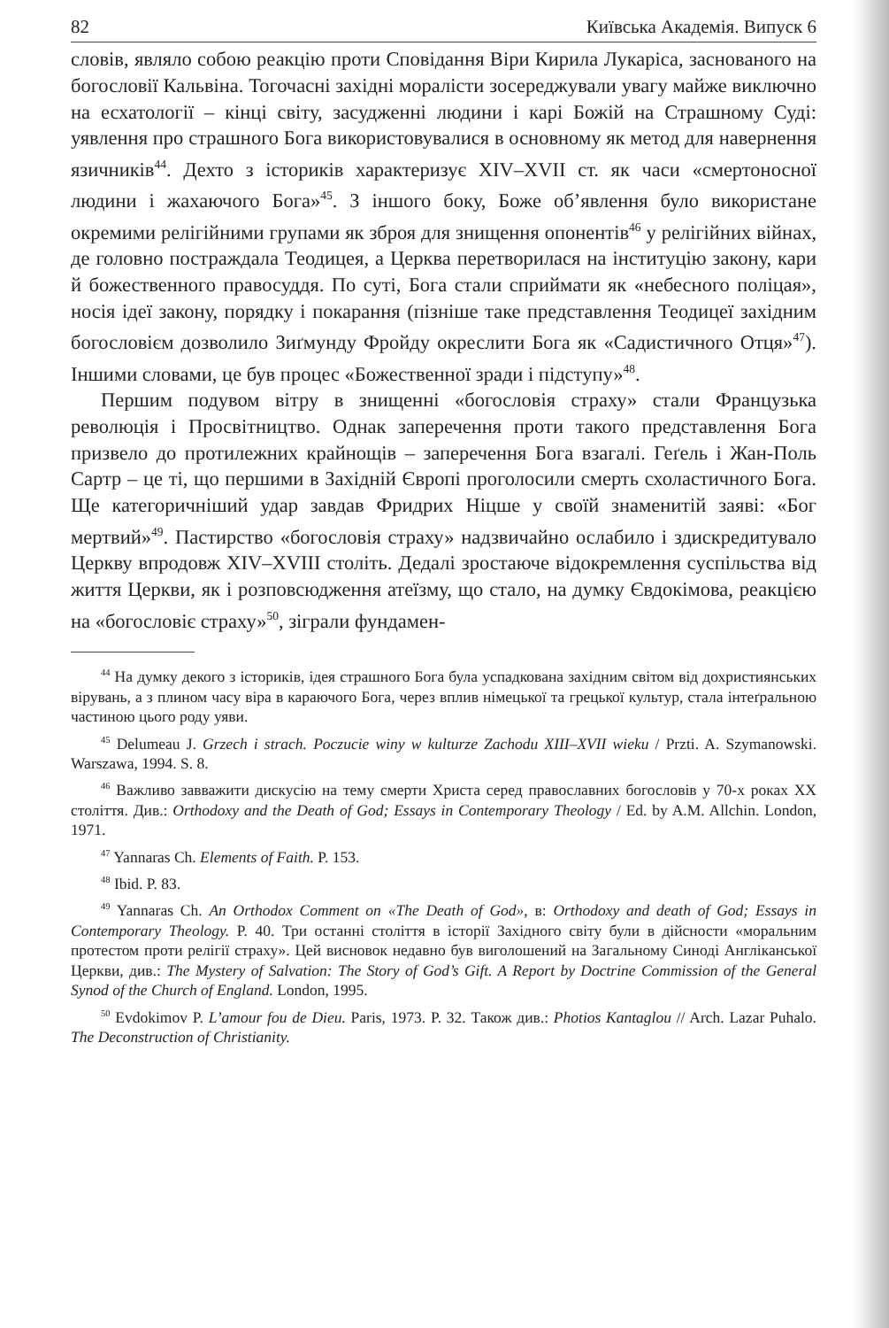82 Київська Академія. Випуск 6
словів, являло собою реакцію проти Сповідання Віри Кирила Лукаріса, заснованого на богословії Кальвіна. Тогочасні західні моралісти зосереджували увагу майже виключно на есхатології – кінці світу, засудженні людини і карі Божій на Страшному Суді: уявлення про страшного Бога використовувалися в основному як метод для навернення язичників<sup>44</sup>. Дехто з істориків характеризує XIV–XVII ст. як часи «смертоносної людини і жахаючого Бога»<sup>45</sup>. З іншого боку, Боже об’явлення було використане окремими релігійними групами як зброя для знищення опонентів<sup>46</sup> у релігійних війнах, де головно постраждала Теодицея, а Церква перетворилася на інституцію закону, кари й божественного правосуддя. По суті, Бога стали сприймати як «небесного поліцая», носія ідеї закону, порядку і покарання (пізніше таке представлення Теодицеї західним богословієм дозволило Зиґмунду Фройду окреслити Бога як «Садистичного Отця»<sup>47</sup>). Іншими словами, це був процес «Божественної зради і підступу»<sup>48</sup>.
Першим подувом вітру в знищенні «богословія страху» стали Французька революція і Просвітництво. Однак заперечення проти такого представлення Бога призвело до протилежних крайнощів – заперечення Бога взагалі. Геґель і Жан-Поль Сартр – це ті, що першими в Західній Європі проголосили смерть схоластичного Бога. Ще категоричніший удар завдав Фридрих Ніцше у своїй знаменитій заяві: «Бог мертвий»<sup>49</sup>. Пастирство «богословія страху» надзвичайно ослабило і здискредитувало Церкву впродовж XIV–XVIII століть. Дедалі зростаюче відокремлення суспільства від життя Церкви, як і розповсюдження атеїзму, що стало, на думку Євдокімова, реакцією на «богословіє страху»<sup>50</sup>, зіграли фундамен-
<sup>44</sup> На думку декого з істориків, ідея страшного Бога була успадкована західним світом від дохристиянських вірувань, а з плином часу віра в караючого Бога, через вплив німецької та грецької культур, стала інтеґральною частиною цього роду уяви.
<sup>45</sup> Delumeau J. Grzech i strach. Poczucie winy w kulturze Zachodu XIII–XVII wieku / Przti. A. Szymanowski. Warszawa, 1994. S. 8.
<sup>46</sup> Важливо завважити дискусію на тему смерти Христа серед православних богословів у 70-х роках XX століття. Див.: Orthodoxy and the Death of God; Essays in Contemporary Theology / Ed. by A.M. Allchin. London, 1971.
<sup>47</sup> Yannaras Ch. Elements of Faith. P. 153.
<sup>48</sup> Ibid. P. 83.
<sup>49</sup> Yannaras Ch. An Orthodox Comment on «The Death of God», в: Orthodoxy and death of God; Essays in Contemporary Theology. P. 40. Три останні століття в історії Західного світу були в дійсности «моральним протестом проти релігії страху». Цей висновок недавно був виголошений на Загальному Синоді Англіканської Церкви, див.: The Mystery of Salvation: The Story of God’s Gift. A Report by Doctrine Commission of the General Synod of the Church of England. London, 1995.
<sup>50</sup> Evdokimov P. L’amour fou de Dieu. Paris, 1973. P. 32. Також див.: Photios Kantaglou // Arch. Lazar Puhalo. The Deconstruction of Christianity.